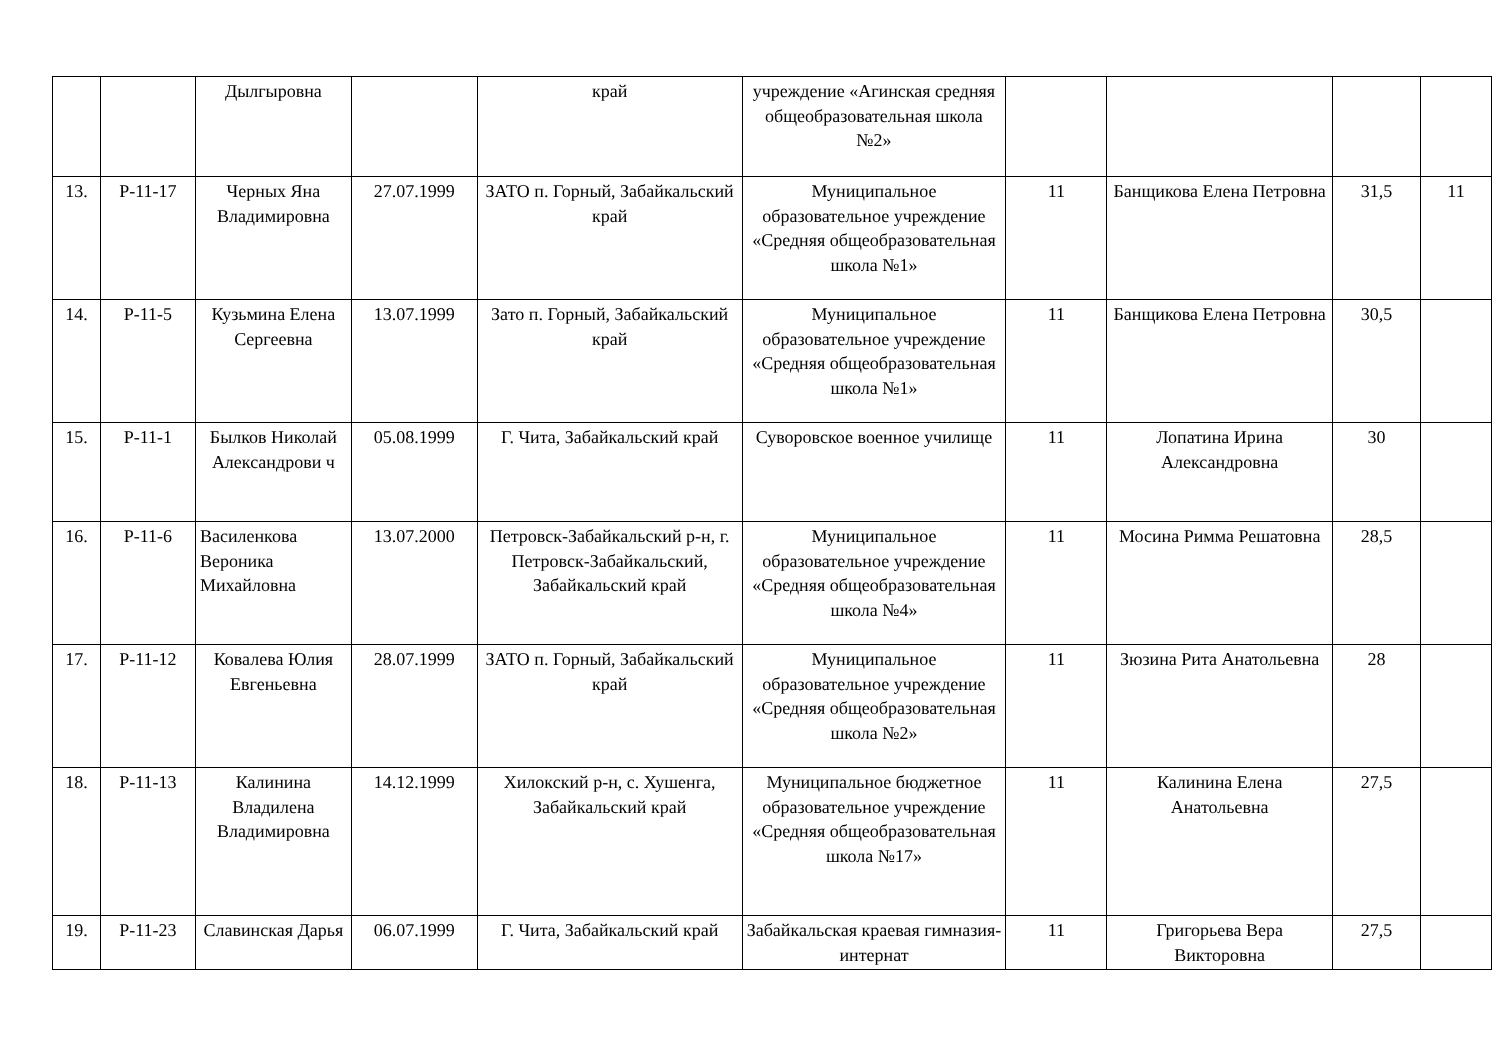| | | Дылгыровна | | край | учреждение «Агинская средняя общеобразовательная школа №2» | | | | |
| 13. | Р-11-17 | Черных Яна Владимировна | 27.07.1999 | ЗАТО п. Горный, Забайкальский край | Муниципальное образовательное учреждение «Средняя общеобразовательная школа №1» | 11 | Банщикова Елена Петровна | 31,5 | 11 |
| 14. | Р-11-5 | Кузьмина Елена Сергеевна | 13.07.1999 | Зато п. Горный, Забайкальский край | Муниципальное образовательное учреждение «Средняя общеобразовательная школа №1» | 11 | Банщикова Елена Петровна | 30,5 | |
| 15. | Р-11-1 | Былков Николай Александрови ч | 05.08.1999 | Г. Чита, Забайкальский край | Суворовское военное училище | 11 | Лопатина Ирина Александровна | 30 | |
| 16. | Р-11-6 | Василенкова Вероника Михайловна | 13.07.2000 | Петровск-Забайкальский р-н, г. Петровск-Забайкальский, Забайкальский край | Муниципальное образовательное учреждение «Средняя общеобразовательная школа №4» | 11 | Мосина Римма Решатовна | 28,5 | |
| 17. | Р-11-12 | Ковалева Юлия Евгеньевна | 28.07.1999 | ЗАТО п. Горный, Забайкальский край | Муниципальное образовательное учреждение «Средняя общеобразовательная школа №2» | 11 | Зюзина Рита Анатольевна | 28 | |
| 18. | Р-11-13 | Калинина Владилена Владимировна | 14.12.1999 | Хилокский р-н, с. Хушенга, Забайкальский край | Муниципальное бюджетное образовательное учреждение «Средняя общеобразовательная школа №17» | 11 | Калинина Елена Анатольевна | 27,5 | |
| 19. | Р-11-23 | Славинская Дарья | 06.07.1999 | Г. Чита, Забайкальский край | Забайкальская краевая гимназия-интернат | 11 | Григорьева Вера Викторовна | 27,5 | |